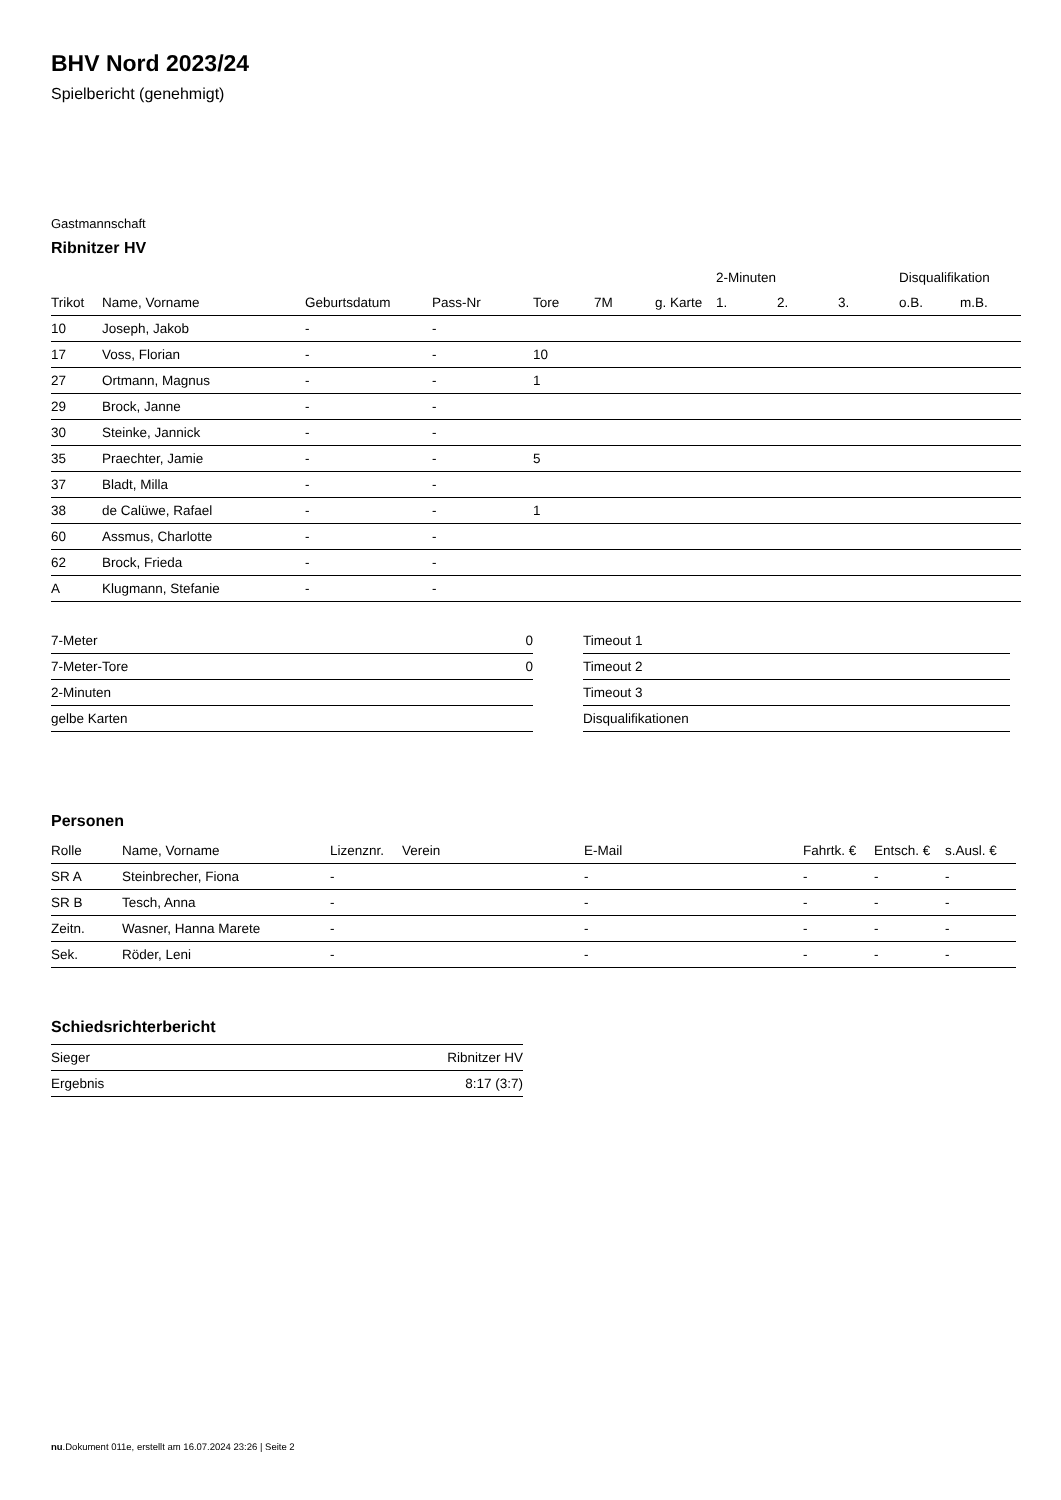BHV Nord 2023/24
Spielbericht (genehmigt)
Gastmannschaft
Ribnitzer HV
| | | | | | | | 2-Minuten | | | Disqualifikation | |
| --- | --- | --- | --- | --- | --- | --- | --- | --- | --- | --- | --- |
| Trikot | Name, Vorname | Geburtsdatum | Pass-Nr | Tore | 7M | g. Karte | 1. | 2. | 3. | o.B. | m.B. |
| 10 | Joseph, Jakob | - | - | | | | | | | | |
| 17 | Voss, Florian | - | - | 10 | | | | | | | |
| 27 | Ortmann, Magnus | - | - | 1 | | | | | | | |
| 29 | Brock, Janne | - | - | | | | | | | | |
| 30 | Steinke, Jannick | - | - | | | | | | | | |
| 35 | Praechter, Jamie | - | - | 5 | | | | | | | |
| 37 | Bladt, Milla | - | - | | | | | | | | |
| 38 | de Calüwe, Rafael | - | - | 1 | | | | | | | |
| 60 | Assmus, Charlotte | - | - | | | | | | | | |
| 62 | Brock, Frieda | - | - | | | | | | | | |
| A | Klugmann, Stefanie | - | - | | | | | | | | |
| 7-Meter | 0 |
| 7-Meter-Tore | 0 |
| 2-Minuten | |
| gelbe Karten | |
| Timeout 1 |
| Timeout 2 |
| Timeout 3 |
| Disqualifikationen |
Personen
| Rolle | Name, Vorname | Lizenznr. | Verein | E-Mail | Fahrtk. € | Entsch. € | s.Ausl. € |
| --- | --- | --- | --- | --- | --- | --- | --- |
| SR A | Steinbrecher, Fiona | - | | - | - | - | - |
| SR B | Tesch, Anna | - | | - | - | - | - |
| Zeitn. | Wasner, Hanna Marete | - | | - | - | - | - |
| Sek. | Röder, Leni | - | | - | - | - | - |
Schiedsrichterbericht
| Sieger | Ribnitzer HV |
| Ergebnis | 8:17 (3:7) |
nu.Dokument 011e, erstellt am 16.07.2024 23:26 | Seite 2